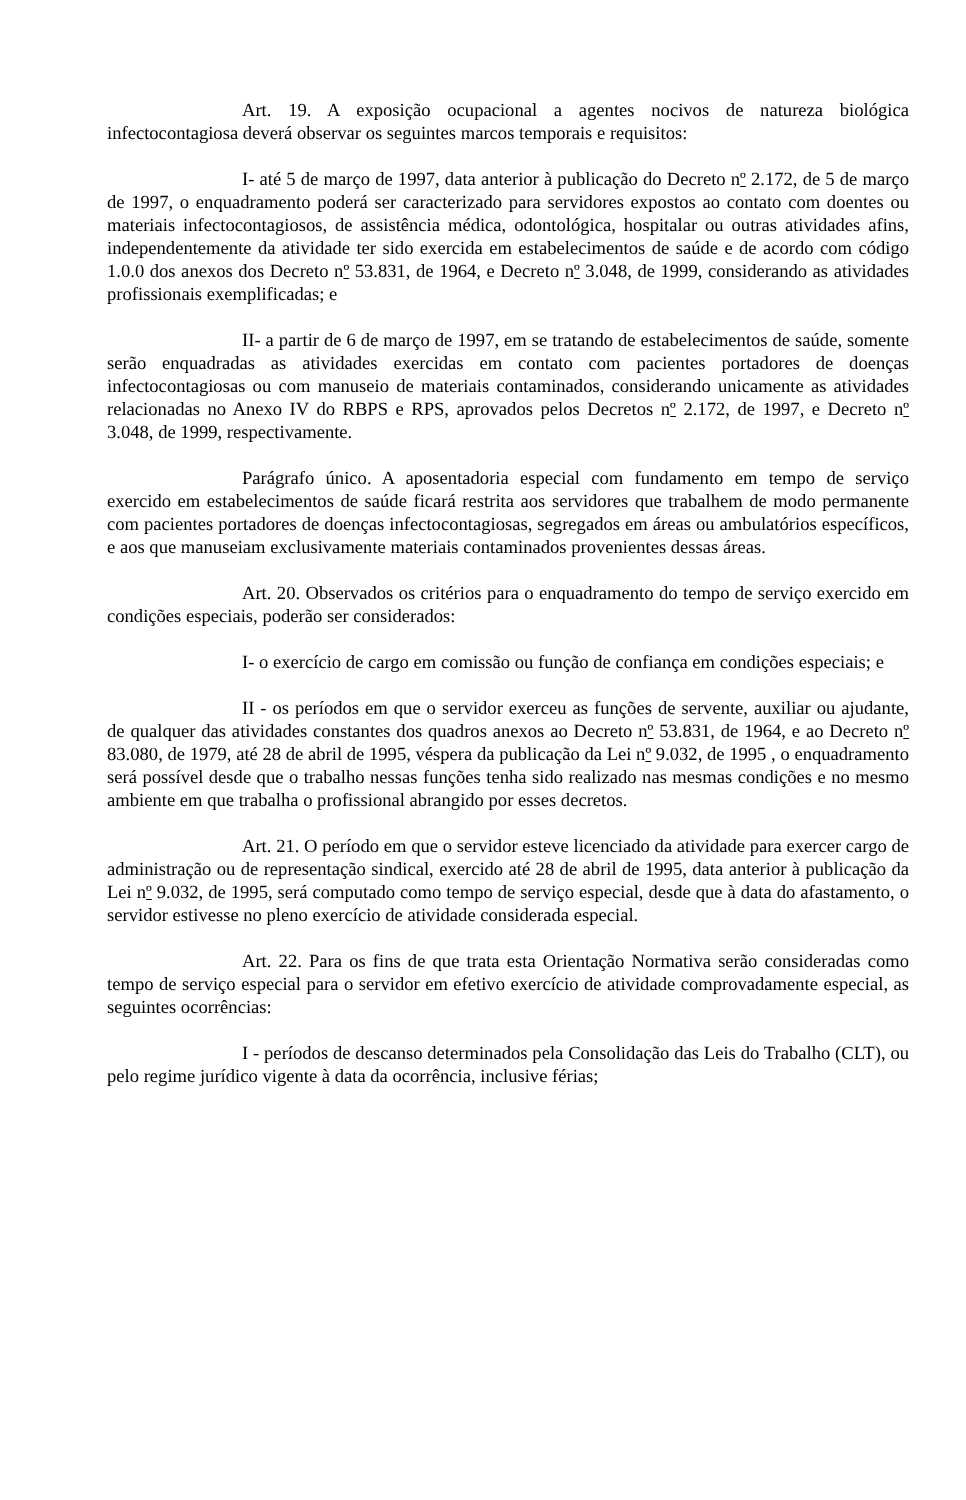Art. 19. A exposição ocupacional a agentes nocivos de natureza biológica infectocontagiosa deverá observar os seguintes marcos temporais e requisitos:
I- até 5 de março de 1997, data anterior à publicação do Decreto nº 2.172, de 5 de março de 1997, o enquadramento poderá ser caracterizado para servidores expostos ao contato com doentes ou materiais infectocontagiosos, de assistência médica, odontológica, hospitalar ou outras atividades afins, independentemente da atividade ter sido exercida em estabelecimentos de saúde e de acordo com código 1.0.0 dos anexos dos Decreto nº 53.831, de 1964, e Decreto nº 3.048, de 1999, considerando as atividades profissionais exemplificadas; e
II- a partir de 6 de março de 1997, em se tratando de estabelecimentos de saúde, somente serão enquadradas as atividades exercidas em contato com pacientes portadores de doenças infectocontagiosas ou com manuseio de materiais contaminados, considerando unicamente as atividades relacionadas no Anexo IV do RBPS e RPS, aprovados pelos Decretos nº 2.172, de 1997, e Decreto nº 3.048, de 1999, respectivamente.
Parágrafo único. A aposentadoria especial com fundamento em tempo de serviço exercido em estabelecimentos de saúde ficará restrita aos servidores que trabalhem de modo permanente com pacientes portadores de doenças infectocontagiosas, segregados em áreas ou ambulatórios específicos, e aos que manuseiam exclusivamente materiais contaminados provenientes dessas áreas.
Art. 20. Observados os critérios para o enquadramento do tempo de serviço exercido em condições especiais, poderão ser considerados:
I- o exercício de cargo em comissão ou função de confiança em condições especiais; e
II - os períodos em que o servidor exerceu as funções de servente, auxiliar ou ajudante, de qualquer das atividades constantes dos quadros anexos ao Decreto nº 53.831, de 1964, e ao Decreto nº 83.080, de 1979, até 28 de abril de 1995, véspera da publicação da Lei nº 9.032, de 1995 , o enquadramento será possível desde que o trabalho nessas funções tenha sido realizado nas mesmas condições e no mesmo ambiente em que trabalha o profissional abrangido por esses decretos.
Art. 21. O período em que o servidor esteve licenciado da atividade para exercer cargo de administração ou de representação sindical, exercido até 28 de abril de 1995, data anterior à publicação da Lei nº 9.032, de 1995, será computado como tempo de serviço especial, desde que à data do afastamento, o servidor estivesse no pleno exercício de atividade considerada especial.
Art. 22. Para os fins de que trata esta Orientação Normativa serão consideradas como tempo de serviço especial para o servidor em efetivo exercício de atividade comprovadamente especial, as seguintes ocorrências:
I - períodos de descanso determinados pela Consolidação das Leis do Trabalho (CLT), ou pelo regime jurídico vigente à data da ocorrência, inclusive férias;